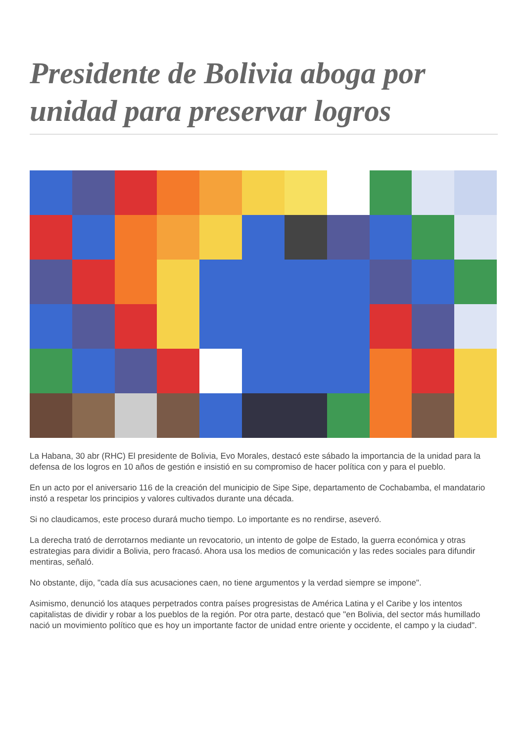Presidente de Bolivia aboga por unidad para preservar logros
La Habana, 30 abr (RHC) El presidente de Bolivia, Evo Morales, destacó este sábado la importancia de la unidad para la defensa de los logros en 10 años de gestión e insistió en su compromiso de hacer política con y para el pueblo.
En un acto por el aniversario 116 de la creación del municipio de Sipe Sipe, departamento de Cochabamba, el mandatario instó a respetar los principios y valores cultivados durante una década.
Si no claudicamos, este proceso durará mucho tiempo. Lo importante es no rendirse, aseveró.
La derecha trató de derrotarnos mediante un revocatorio, un intento de golpe de Estado, la guerra económica y otras estrategias para dividir a Bolivia, pero fracasó. Ahora usa los medios de comunicación y las redes sociales para difundir mentiras, señaló.
No obstante, dijo, "cada día sus acusaciones caen, no tiene argumentos y la verdad siempre se impone".
Asimismo, denunció los ataques perpetrados contra países progresistas de América Latina y el Caribe y los intentos capitalistas de dividir y robar a los pueblos de la región. Por otra parte, destacó que "en Bolivia, del sector más humillado nació un movimiento político que es hoy un importante factor de unidad entre oriente y occidente, el campo y la ciudad".